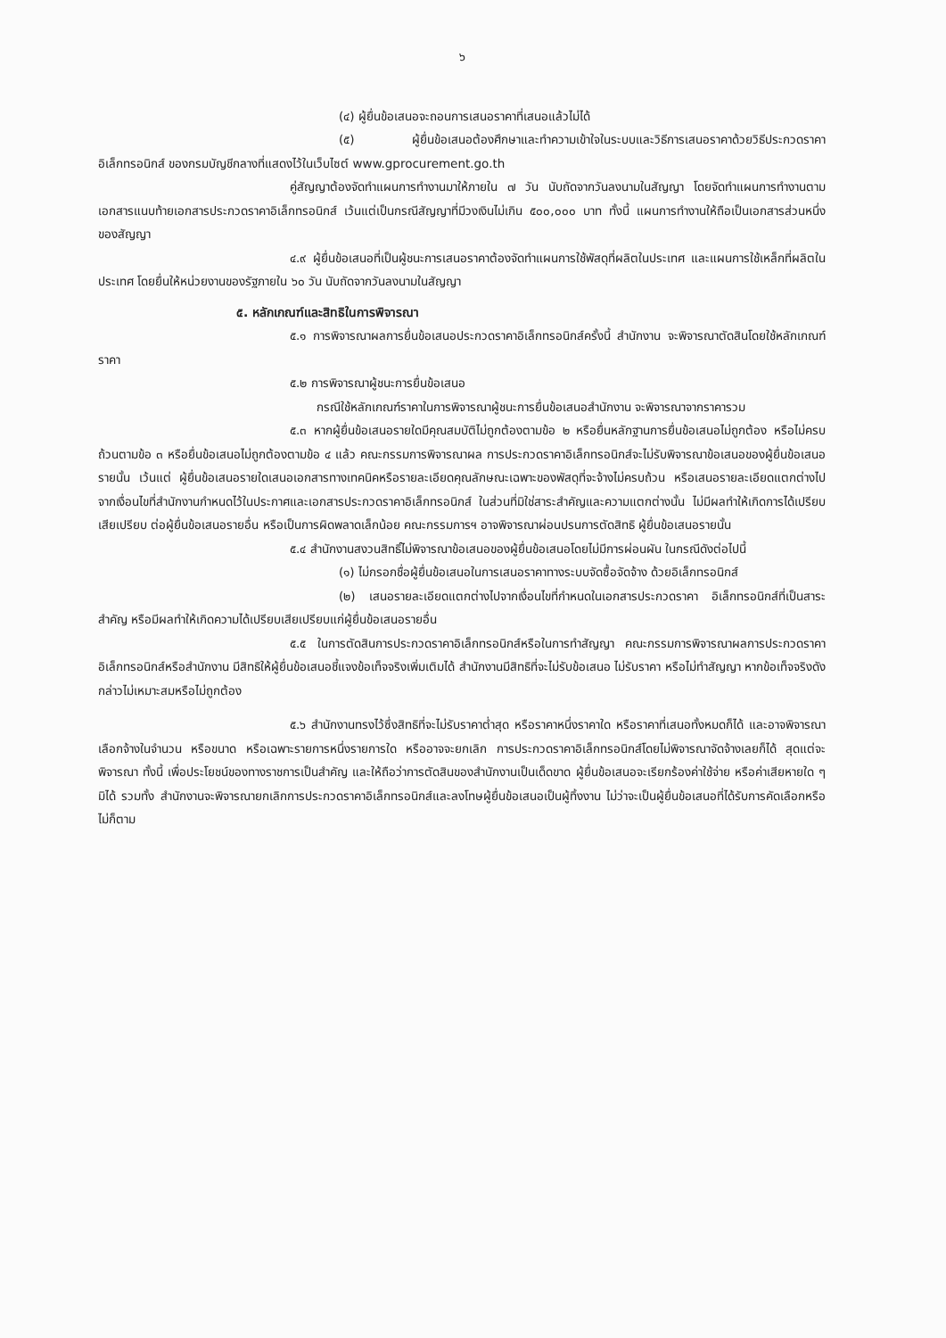๖
(๔) ผู้ยื่นข้อเสนอจะถอนการเสนอราคาที่เสนอแล้วไม่ได้
(๕) ผู้ยื่นข้อเสนอต้องศึกษาและทำความเข้าใจในระบบและวิธีการเสนอราคาด้วยวิธีประกวดราคาอิเล็กทรอนิกส์ ของกรมบัญชีกลางที่แสดงไว้ในเว็บไซต์ www.gprocurement.go.th
คู่สัญญาต้องจัดทำแผนการทำงานมาให้ภายใน ๗ วัน นับถัดจากวันลงนามในสัญญา โดยจัดทำแผนการทำงานตามเอกสารแนบท้ายเอกสารประกวดราคาอิเล็กทรอนิกส์ เว้นแต่เป็นกรณีสัญญาที่มีวงเงินไม่เกิน ๕๐๐,๐๐๐ บาท ทั้งนี้ แผนการทำงานให้ถือเป็นเอกสารส่วนหนึ่งของสัญญา
๔.๙ ผู้ยื่นข้อเสนอที่เป็นผู้ชนะการเสนอราคาต้องจัดทำแผนการใช้พัสดุที่ผลิตในประเทศ และแผนการใช้เหล็กที่ผลิตในประเทศ โดยยื่นให้หน่วยงานของรัฐภายใน ๖๐ วัน นับถัดจากวันลงนามในสัญญา
๕. หลักเกณฑ์และสิทธิในการพิจารณา
๕.๑ การพิจารณาผลการยื่นข้อเสนอประกวดราคาอิเล็กทรอนิกส์ครั้งนี้ สำนักงาน จะพิจารณาตัดสินโดยใช้หลักเกณฑ์ราคา
๕.๒ การพิจารณาผู้ชนะการยื่นข้อเสนอ
กรณีใช้หลักเกณฑ์ราคาในการพิจารณาผู้ชนะการยื่นข้อเสนอสำนักงาน จะพิจารณาจากราคารวม
๕.๓ หากผู้ยื่นข้อเสนอรายใดมีคุณสมบัติไม่ถูกต้องตามข้อ ๒ หรือยื่นหลักฐานการยื่นข้อเสนอไม่ถูกต้อง หรือไม่ครบถ้วนตามข้อ ๓ หรือยื่นข้อเสนอไม่ถูกต้องตามข้อ ๔ แล้ว คณะกรรมการพิจารณาผล การประกวดราคาอิเล็กทรอนิกส์จะไม่รับพิจารณาข้อเสนอของผู้ยื่นข้อเสนอรายนั้น เว้นแต่ ผู้ยื่นข้อเสนอรายใดเสนอเอกสารทางเทคนิคหรือรายละเอียดคุณลักษณะเฉพาะของพัสดุที่จะจ้างไม่ครบถ้วน หรือเสนอรายละเอียดแตกต่างไปจากเงื่อนไขที่สำนักงานกำหนดไว้ในประกาศและเอกสารประกวดราคาอิเล็กทรอนิกส์ ในส่วนที่มิใช่สาระสำคัญและความแตกต่างนั้น ไม่มีผลทำให้เกิดการได้เปรียบเสียเปรียบ ต่อผู้ยื่นข้อเสนอรายอื่น หรือเป็นการผิดพลาดเล็กน้อย คณะกรรมการฯ อาจพิจารณาผ่อนปรนการตัดสิทธิ ผู้ยื่นข้อเสนอรายนั้น
๕.๔ สำนักงานสงวนสิทธิ์ไม่พิจารณาข้อเสนอของผู้ยื่นข้อเสนอโดยไม่มีการผ่อนผัน ในกรณีดังต่อไปนี้
(๑) ไม่กรอกชื่อผู้ยื่นข้อเสนอในการเสนอราคาทางระบบจัดซื้อจัดจ้าง ด้วยอิเล็กทรอนิกส์
(๒) เสนอรายละเอียดแตกต่างไปจากเงื่อนไขที่กำหนดในเอกสารประกวดราคา อิเล็กทรอนิกส์ที่เป็นสาระสำคัญ หรือมีผลทำให้เกิดความได้เปรียบเสียเปรียบแก่ผู้ยื่นข้อเสนอรายอื่น
๕.๕ ในการตัดสินการประกวดราคาอิเล็กทรอนิกส์หรือในการทำสัญญา คณะกรรมการพิจารณาผลการประกวดราคาอิเล็กทรอนิกส์หรือสำนักงาน มีสิทธิให้ผู้ยื่นข้อเสนอชี้แจงข้อเท็จจริงเพิ่มเติมได้ สำนักงานมีสิทธิที่จะไม่รับข้อเสนอ ไม่รับราคา หรือไม่ทำสัญญา หากข้อเท็จจริงดังกล่าวไม่เหมาะสมหรือไม่ถูกต้อง
๕.๖ สำนักงานทรงไว้ซึ่งสิทธิที่จะไม่รับราคาต่ำสุด หรือราคาหนึ่งราคาใด หรือราคาที่เสนอทั้งหมดก็ได้ และอาจพิจารณาเลือกจ้างในจำนวน หรือขนาด หรือเฉพาะรายการหนึ่งรายการใด หรืออาจจะยกเลิก การประกวดราคาอิเล็กทรอนิกส์โดยไม่พิจารณาจัดจ้างเลยก็ได้ สุดแต่จะพิจารณา ทั้งนี้ เพื่อประโยชน์ของทางราชการเป็นสำคัญ และให้ถือว่าการตัดสินของสำนักงานเป็นเด็ดขาด ผู้ยื่นข้อเสนอจะเรียกร้องค่าใช้จ่าย หรือค่าเสียหายใด ๆ มิได้ รวมทั้ง สำนักงานจะพิจารณายกเลิกการประกวดราคาอิเล็กทรอนิกส์และลงโทษผู้ยื่นข้อเสนอเป็นผู้ทิ้งงาน ไม่ว่าจะเป็นผู้ยื่นข้อเสนอที่ได้รับการคัดเลือกหรือไม่ก็ตาม